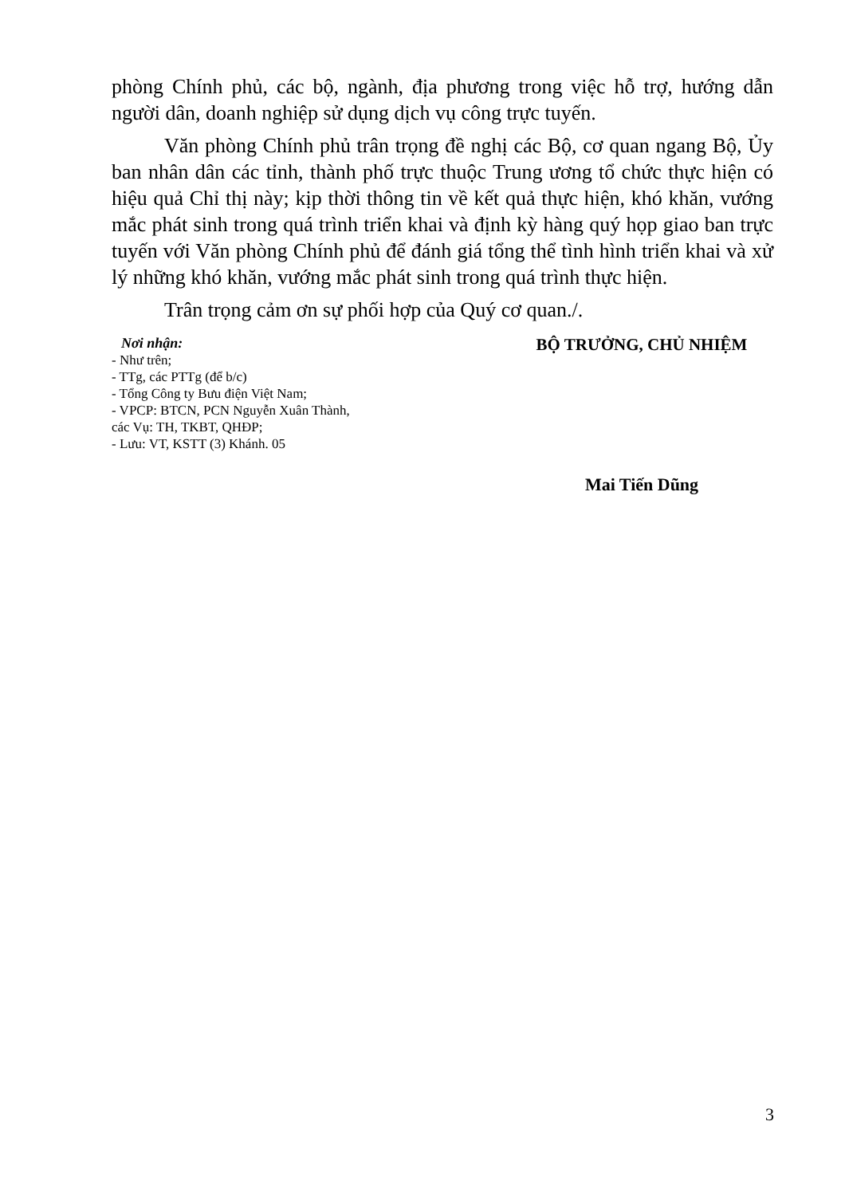phòng Chính phủ, các bộ, ngành, địa phương trong việc hỗ trợ, hướng dẫn người dân, doanh nghiệp sử dụng dịch vụ công trực tuyến.
Văn phòng Chính phủ trân trọng đề nghị các Bộ, cơ quan ngang Bộ, Ủy ban nhân dân các tỉnh, thành phố trực thuộc Trung ương tổ chức thực hiện có hiệu quả Chỉ thị này; kịp thời thông tin về kết quả thực hiện, khó khăn, vướng mắc phát sinh trong quá trình triển khai và định kỳ hàng quý họp giao ban trực tuyến với Văn phòng Chính phủ để đánh giá tổng thể tình hình triển khai và xử lý những khó khăn, vướng mắc phát sinh trong quá trình thực hiện.
Trân trọng cảm ơn sự phối hợp của Quý cơ quan./.
Nơi nhận:
- Như trên;
- TTg, các PTTg (để b/c)
- Tổng Công ty Bưu điện Việt Nam;
- VPCP: BTCN, PCN Nguyễn Xuân Thành,
các Vụ: TH, TKBT, QHĐP;
- Lưu: VT, KSTT (3) Khánh. 05
BỘ TRƯỞNG, CHỦ NHIỆM
Mai Tiến Dũng
3